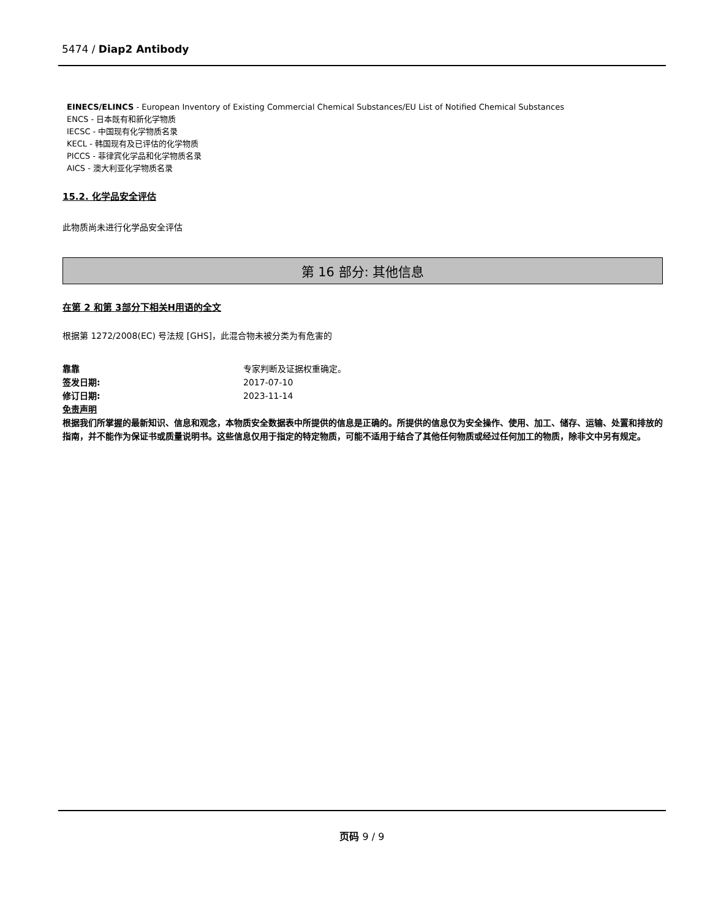5474 / Diap2 Antibody
EINECS/ELINCS - European Inventory of Existing Commercial Chemical Substances/EU List of Notified Chemical Substances
ENCS - 日本既有和新化学物质
IECSC - 中国现有化学物质名录
KECL - 韩国现有及已评估的化学物质
PICCS - 菲律宾化学品和化学物质名录
AICS - 澳大利亚化学物质名录
15.2. 化学品安全评估
此物质尚未进行化学品安全评估
第 16 部分: 其他信息
在第 2 和第 3部分下相关H用语的全文
根据第 1272/2008(EC) 号法规 [GHS]，此混合物未被分类为有危害的
靠靠 专家判断及证据权重确定。
签发日期: 2017-07-10
修订日期: 2023-11-14
免责声明
根据我们所掌握的最新知识、信息和观念，本物质安全数据表中所提供的信息是正确的。所提供的信息仅为安全操作、使用、加工、储存、运输、处置和排放的指南，并不能作为保证书或质量说明书。这些信息仅用于指定的特定物质，可能不适用于结合了其他任何物质或经过任何加工的物质，除非文中另有规定。
页码 9 / 9